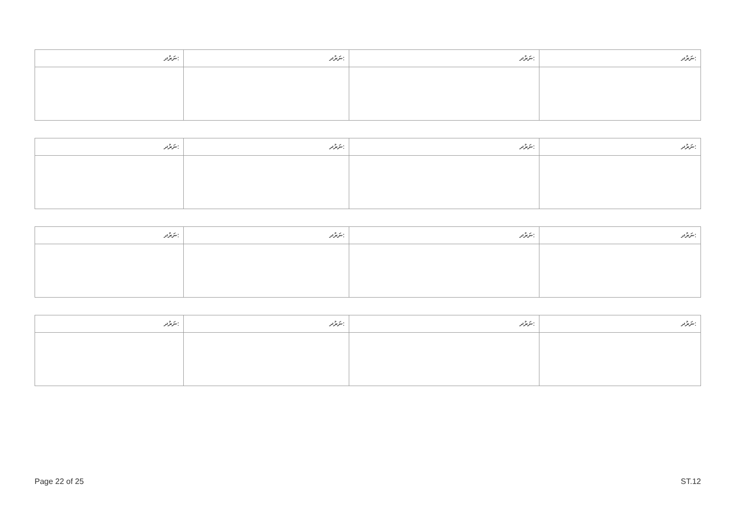| ނަރުދ: | ނަރުދ: | ނަރުދ: | ނަރުދ: |
| ނަރުދ: | ނަރުދ: | ނަރުދ: | ނަރުދ: |
| ނަރުދ: | ނަރުދ: | ނަރުދ: | ނަރުދ: |
| ނަރުދ: | ނަރުދ: | ނަރުދ: | ނަރުދ: |
Page 22 of 25 ST.12